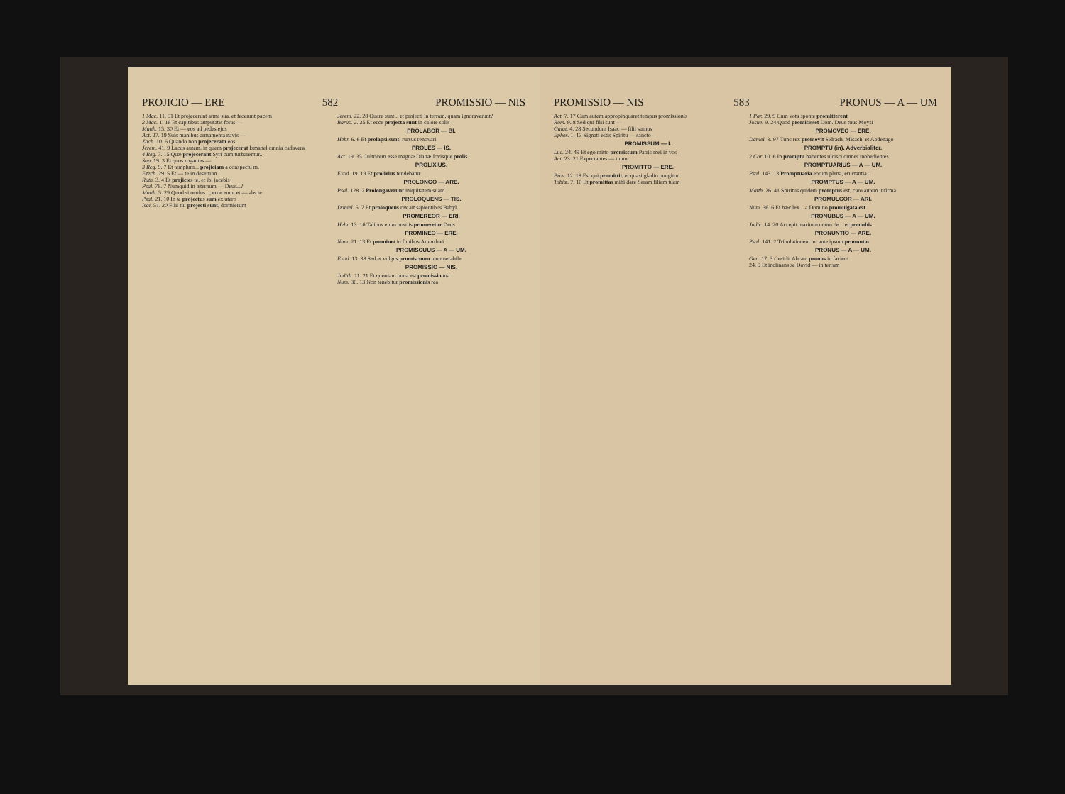PROJICIO — ERE 582 PROMISSIO — NIS
1 Mac. 11. 51 Et projecerunt arma sua, et fecerunt pacem
2 Mac. 1. 16 Et capitibus amputatis foras —
Matth. 15. 30 Et — eos ad pedes ejus
Act. 27. 19 Suis manibus armamenta navis —
Zach. 10. 6 Quando non projeceram eos
Jerem. 41. 9 Lacus autem, in quem projecerat Ismahel omnia cadavera
4 Reg. 7. 15 Quæ projecerant Syri cum turbarentur...
Sap. 19. 3 Et quos rogantes —
3 Reg. 9. 7 Et templum... projiciam a conspectu m.
Ezech. 29. 5 Et — te in desertum
Ruth. 3. 4 Et projicies te, et ibi jacebis
Psal. 76. 7 Numquid in æternum — Deus...?
Matth. 5. 29 Quod si oculus..., erue eum, et — abs te
Psal. 21. 10 In te projectus sum ex utero
Isai. 51. 20 Filii tui projecti sunt, dormierunt
Jerem. 22. 28 Quare sunt... et projecti in terram, quam ignoraverunt?
Baruc. 2. 25 Et ecce projecta sunt in calore solis
PROLABOR — BI.
Hebr. 6. 6 Et prolapsi sunt, rursus renovari
PROLES — IS.
Act. 19. 35 Cultricem esse magnæ Dianæ Jovisque prolis
PROLIXIUS.
Exod. 19. 19 Et prolixius tendebatur
PROLONGO — ARE.
Psal. 128. 2 Prolongaverunt iniquitatem suam
PROLOQUENS — TIS.
Daniel. 5. 7 Et proloquens rex ait sapientibus Babyl.
PROMEREOR — ERI.
Hebr. 13. 16 Talibus enim hostiis promeretur Deus
PROMINEO — ERE.
Num. 21. 13 Et prominet in funibus Amorrhæi
PROMISCUUS — A — UM.
Exod. 13. 38 Sed et vulgus promiscuum innumerabile
PROMISSIO — NIS.
Judith. 11. 21 Et quoniam bona est promissio tua
Num. 30. 13 Non tenebitur promissionis rea
PROMISSIO — NIS 583 PRONUS — A — UM
Act. 7. 17 Cum autem appropinquaret tempus promissionis
Rom. 9. 8 Sed qui filii sunt —
Galat. 4. 28 Secundum Isaac — filii sumus
Ephes. 1. 13 Signati estis Spiritu — sancto
PROMISSUM — I.
Luc. 24. 49 Et ego mitto promissum Patris mei in vos
Act. 23. 21 Expectantes — tuum
PROMITTO — ERE.
Prov. 12. 18 Est qui promittit, et quasi gladio pungitur
Tobiæ. 7. 10 Et promittas mihi dare Saram filiam tuam
1 Par. 29. 9 Cum vota sponte promitterent
Josue. 9. 24 Quod promisisset Dom. Deus tuus Moysi
PROMOVEO — ERE.
Daniel. 3. 97 Tunc rex promovit Sidrach, Misach, et Abdenago
PROMPTU (in). Adverbialiter.
2 Cor. 10. 6 In promptu habentes ulcisci omnes inobedientes
PROMPTUARIUS — A — UM.
Psal. 143. 13 Promptuaria eorum plena, eructantia...
PROMPTUS — A — UM.
Matth. 26. 41 Spiritus quidem promptus est, caro autem infirma
PROMULGOR — ARI.
Num. 36. 6 Et hæc lex... a Domino promulgata est
PRONUBUS — A — UM.
Judic. 14. 20 Accepit maritum unum de... et pronubis
PRONUNTIO — ARE.
Psal. 141. 2 Tribulationem m. ante ipsum pronuntio
PRONUS — A — UM.
Gen. 17. 3 Cecidit Abram pronus in faciem
24. 9 Et inclinans se David — in terram